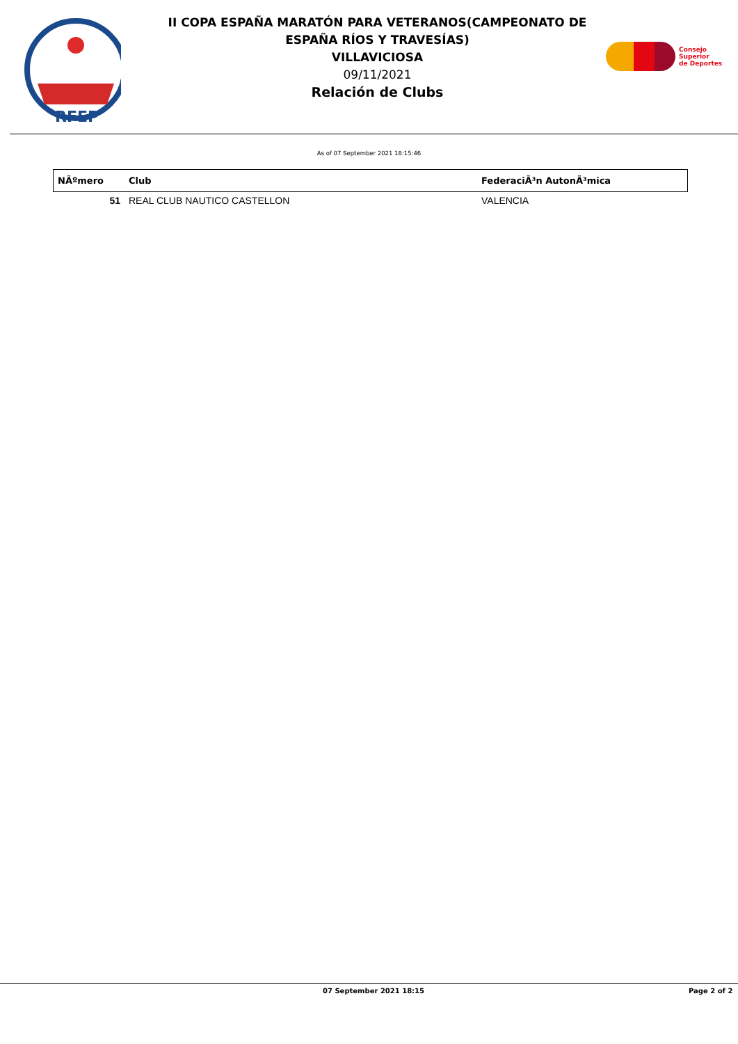RFEP
II COPA ESPAÑA MARATÓN PARA VETERANOS(CAMPEONATO DE ESPAÑA RÍOS Y TRAVESÍAS)
VILLAVICIOSA
09/11/2021
Relación de Clubs
Consejo
Superior
de Deportes
As of 07 September 2021 18:15:46
| NÃºmero | Club | FederaciÃ³n AutonÃ³mica |
| --- | --- | --- |
| 51 | REAL CLUB NAUTICO CASTELLON | VALENCIA |
07 September 2021 18:15 Page 2 of 2